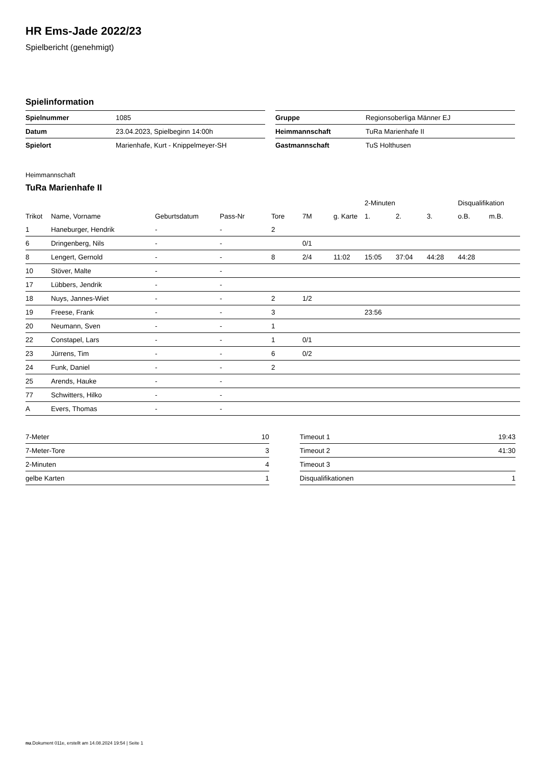HR Ems-Jade 2022/23
Spielbericht (genehmigt)
Spielinformation
| Spielnummer | 1085 |
| Datum | 23.04.2023, Spielbeginn 14:00h |
| Spielort | Marienhafe, Kurt - Knippelmeyer-SH |
| Gruppe | Regionsoberliga Männer EJ |
| Heimmannschaft | TuRa Marienhafe II |
| Gastmannschaft | TuS Holthusen |
Heimmannschaft
TuRa Marienhafe II
| | | | | | | | 2-Minuten | | | Disqualifikation | |
| --- | --- | --- | --- | --- | --- | --- | --- | --- | --- | --- | --- |
| Trikot | Name, Vorname | Geburtsdatum | Pass-Nr | Tore | 7M | g. Karte | 1. | 2. | 3. | o.B. | m.B. |
| 1 | Haneburger, Hendrik | - | - | 2 | | | | | | | |
| 6 | Dringenberg, Nils | - | - | | 0/1 | | | | | | |
| 8 | Lengert, Gernold | - | - | 8 | 2/4 | 11:02 | 15:05 | 37:04 | 44:28 | 44:28 | |
| 10 | Stöver, Malte | - | - | | | | | | | | |
| 17 | Lübbers, Jendrik | - | - | | | | | | | | |
| 18 | Nuys, Jannes-Wiet | - | - | 2 | 1/2 | | | | | | |
| 19 | Freese, Frank | - | - | 3 | | | 23:56 | | | | |
| 20 | Neumann, Sven | - | - | 1 | | | | | | | |
| 22 | Constapel, Lars | - | - | 1 | 0/1 | | | | | | |
| 23 | Jürrens, Tim | - | - | 6 | 0/2 | | | | | | |
| 24 | Funk, Daniel | - | - | 2 | | | | | | | |
| 25 | Arends, Hauke | - | - | | | | | | | | |
| 77 | Schwitters, Hilko | - | - | | | | | | | | |
| A | Evers, Thomas | - | - | | | | | | | | |
| 7-Meter | 10 |
| 7-Meter-Tore | 3 |
| 2-Minuten | 4 |
| gelbe Karten | 1 |
| Timeout 1 | 19:43 |
| Timeout 2 | 41:30 |
| Timeout 3 | |
| Disqualifikationen | 1 |
nu.Dokument 011e, erstellt am 14.08.2024 19:54 | Seite 1